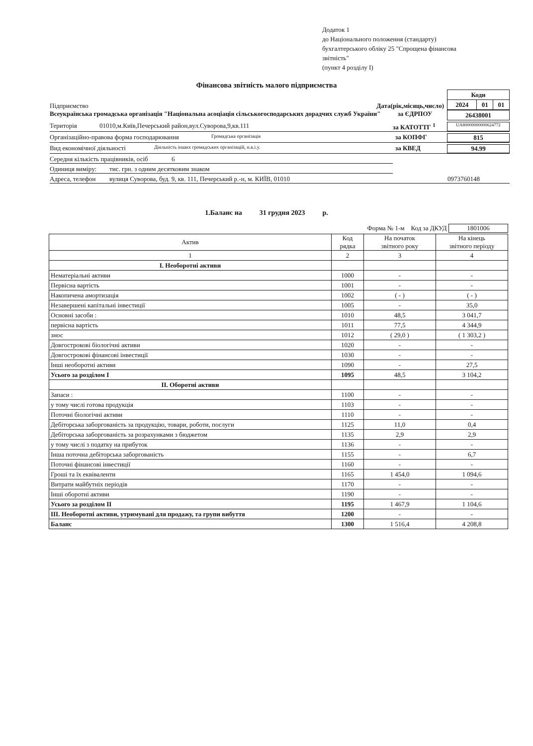Додаток 1
до Національного положення (стандарту)
бухгалтерського обліку 25 "Спрощена фінансова
звітність"
(пункт 4 розділу I)
Фінансова звітність малого підприємства
Підприємство
Дата(рік,місяць,число)
| Коди | | |
| 2024 | 01 | 01 |
Всеукраїнська громадська організація "Національна асоціація сільськогосподарських дорадчих служб України" за ЄДРПОУ
| 26438001 |
Територія 01010,м.Київ,Печерський район,вул.Суворова,9,кв.111 за КАТОТТГ <sup>1</sup> UA80000000000624772
Організаційно-правова форма господарювання Громадська організація за КОПФГ 815
Вид економічної діяльності Діяльність інших громадських організацій, н.в.і.у. за КВЕД 94.99
Середня кількість працівників, осіб 6
Одиниця виміру: тис. грн. з одним десятковим знаком
Адреса, телефон вулиця Суворова, буд. 9, кв. 111, Печерський р.-н, м. КИЇВ, 01010 0973760148
1.Баланс на 31 грудня 2023 р.
Форма № 1-м Код за ДКУД 1801006
| Актив | Код рядка | На початок звітного року | На кінець звітного періоду |
| --- | --- | --- | --- |
| 1 | 2 | 3 | 4 |
| I. Необоротні активи | | | |
| Нематеріальні активи | 1000 | - | - |
| Первісна вартість | 1001 | - | - |
| Накопичена амортизація | 1002 | ( - ) | ( - ) |
| Незавершені капітальні інвестиції | 1005 | - | 35,0 |
| Основні засоби : | 1010 | 48,5 | 3 041,7 |
| первісна вартість | 1011 | 77,5 | 4 344,9 |
| знос | 1012 | ( 29,0 ) | ( 1 303,2 ) |
| Довгострокові біологічні активи | 1020 | - | - |
| Довгострокові фінансові інвестиції | 1030 | - | - |
| Інші необоротні активи | 1090 | - | 27,5 |
| Усього за розділом I | 1095 | 48,5 | 3 104,2 |
| II. Оборотні активи | | | |
| Запаси : | 1100 | - | - |
| у тому числі готова продукція | 1103 | - | - |
| Поточні біологічні активи | 1110 | - | - |
| Дебіторська заборгованість за продукцію, товари, роботи, послуги | 1125 | 11,0 | 0,4 |
| Дебіторська заборгованість за розрахунками з бюджетом | 1135 | 2,9 | 2,9 |
| у тому числі з податку на прибуток | 1136 | - | - |
| Інша поточна дебіторська заборгованість | 1155 | - | 6,7 |
| Поточні фінансові інвестиції | 1160 | - | - |
| Гроші та їх еквіваленти | 1165 | 1 454,0 | 1 094,6 |
| Витрати майбутніх періодів | 1170 | - | - |
| Інші оборотні активи | 1190 | - | - |
| Усього за розділом II | 1195 | 1 467,9 | 1 104,6 |
| III. Необоротні активи, утримувані для продажу, та групи вибуття | 1200 | - | - |
| Баланс | 1300 | 1 516,4 | 4 208,8 |